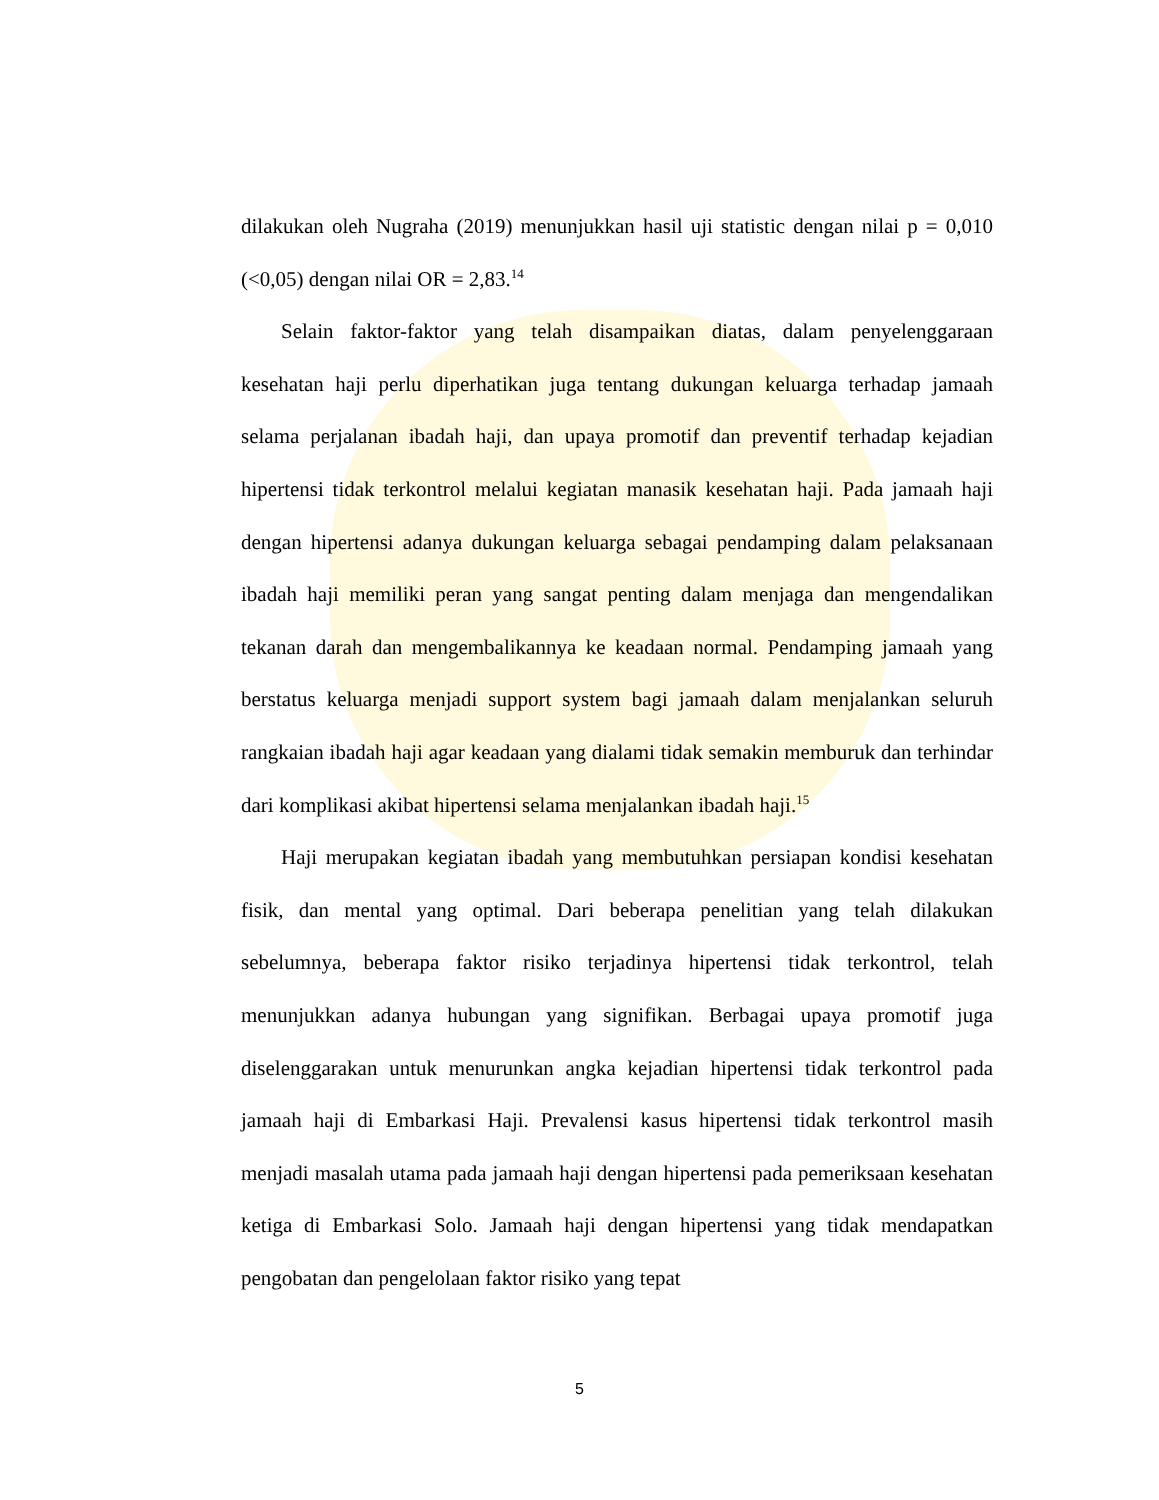dilakukan oleh Nugraha (2019) menunjukkan hasil uji statistic dengan nilai p = 0,010 (<0,05) dengan nilai OR = 2,83.<sup>14</sup>
Selain faktor-faktor yang telah disampaikan diatas, dalam penyelenggaraan kesehatan haji perlu diperhatikan juga tentang dukungan keluarga terhadap jamaah selama perjalanan ibadah haji, dan upaya promotif dan preventif terhadap kejadian hipertensi tidak terkontrol melalui kegiatan manasik kesehatan haji. Pada jamaah haji dengan hipertensi adanya dukungan keluarga sebagai pendamping dalam pelaksanaan ibadah haji memiliki peran yang sangat penting dalam menjaga dan mengendalikan tekanan darah dan mengembalikannya ke keadaan normal. Pendamping jamaah yang berstatus keluarga menjadi support system bagi jamaah dalam menjalankan seluruh rangkaian ibadah haji agar keadaan yang dialami tidak semakin memburuk dan terhindar dari komplikasi akibat hipertensi selama menjalankan ibadah haji.<sup>15</sup>
Haji merupakan kegiatan ibadah yang membutuhkan persiapan kondisi kesehatan fisik, dan mental yang optimal. Dari beberapa penelitian yang telah dilakukan sebelumnya, beberapa faktor risiko terjadinya hipertensi tidak terkontrol, telah menunjukkan adanya hubungan yang signifikan. Berbagai upaya promotif juga diselenggarakan untuk menurunkan angka kejadian hipertensi tidak terkontrol pada jamaah haji di Embarkasi Haji. Prevalensi kasus hipertensi tidak terkontrol masih menjadi masalah utama pada jamaah haji dengan hipertensi pada pemeriksaan kesehatan ketiga di Embarkasi Solo. Jamaah haji dengan hipertensi yang tidak mendapatkan pengobatan dan pengelolaan faktor risiko yang tepat
5